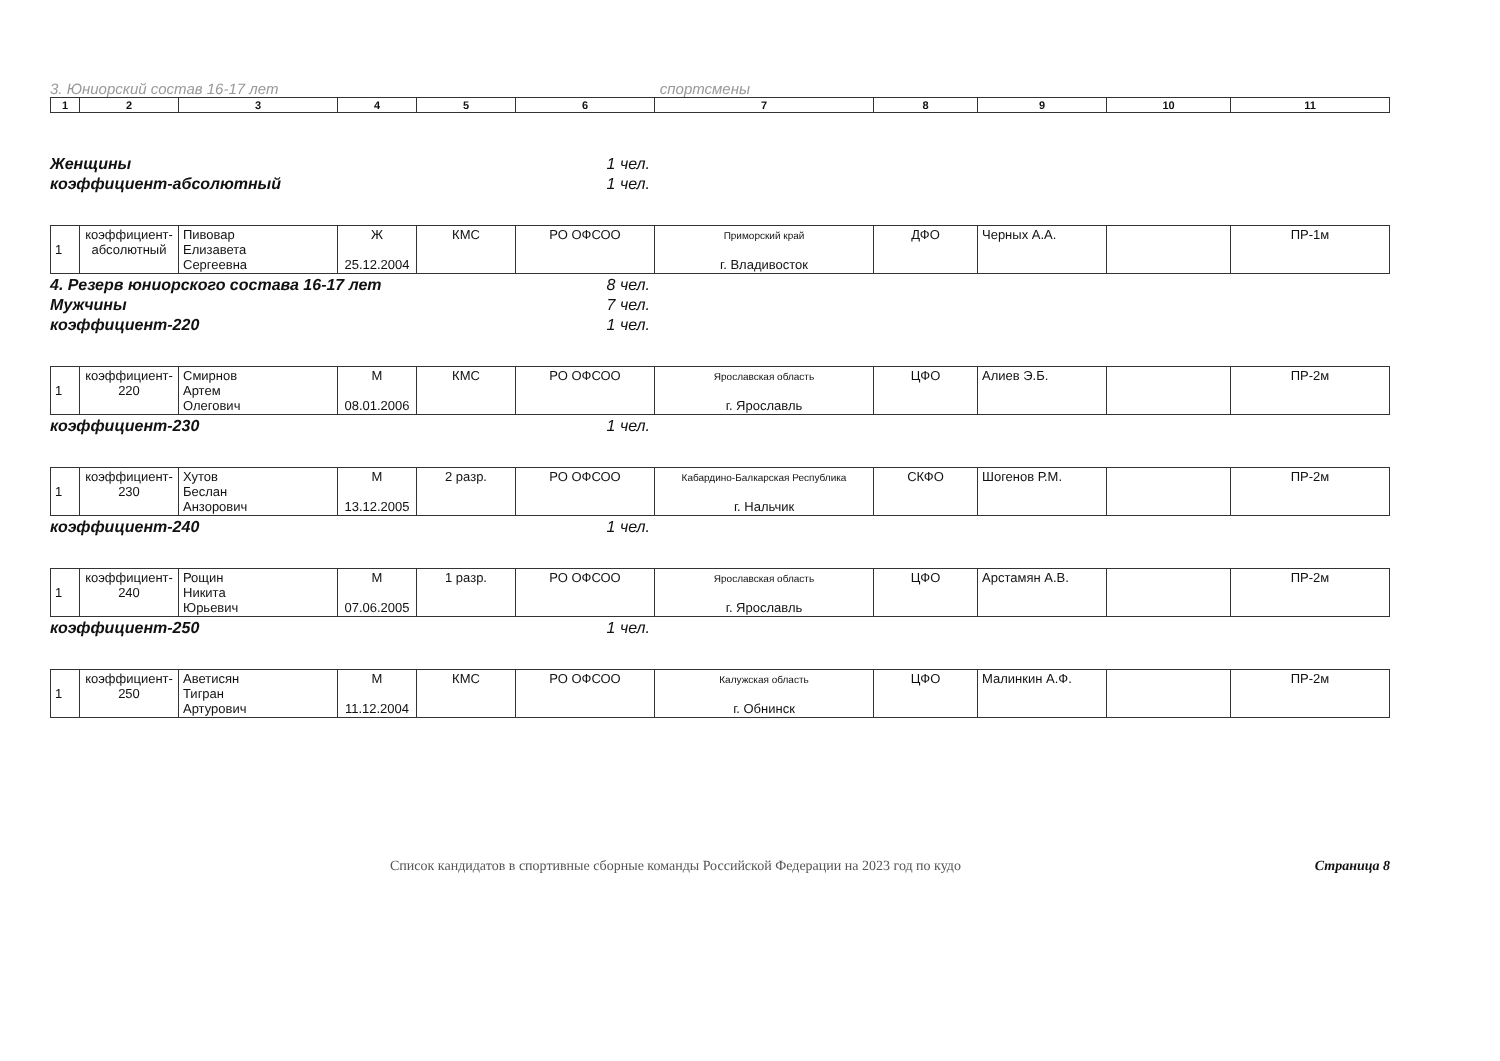3. Юниорский состав 16-17 лет спортсмены
| 1 | 2 | 3 | 4 | 5 | 6 | 7 | 8 | 9 | 10 | 11 |
Женщины 1 чел.
коэффициент-абсолютный 1 чел.
| 1 | коэффициент- абсолютный | Пивовар Елизавета Сергеевна | Ж 25.12.2004 | КМС | РО ОФСОО | Приморский край г. Владивосток | ДФО | Черных А.А. | | ПР-1м |
4. Резерв юниорского состава 16-17 лет 8 чел.
Мужчины 7 чел.
коэффициент-220 1 чел.
| 1 | коэффициент- 220 | Смирнов Артем Олегович | М 08.01.2006 | КМС | РО ОФСОО | Ярославская область г. Ярославль | ЦФО | Алиев Э.Б. | | ПР-2м |
коэффициент-230 1 чел.
| 1 | коэффициент- 230 | Хутов Беслан Анзорович | М 13.12.2005 | 2 разр. | РО ОФСОО | Кабардино-Балкарская Республика г. Нальчик | СКФО | Шогенов Р.М. | | ПР-2м |
коэффициент-240 1 чел.
| 1 | коэффициент- 240 | Рощин Никита Юрьевич | М 07.06.2005 | 1 разр. | РО ОФСОО | Ярославская область г. Ярославль | ЦФО | Арстамян А.В. | | ПР-2м |
коэффициент-250 1 чел.
| 1 | коэффициент- 250 | Аветисян Тигран Артурович | М 11.12.2004 | КМС | РО ОФСОО | Калужская область г. Обнинск | ЦФО | Малинкин А.Ф. | | ПР-2м |
Список кандидатов в спортивные сборные команды Российской Федерации на 2023 год по кудо Страница 8